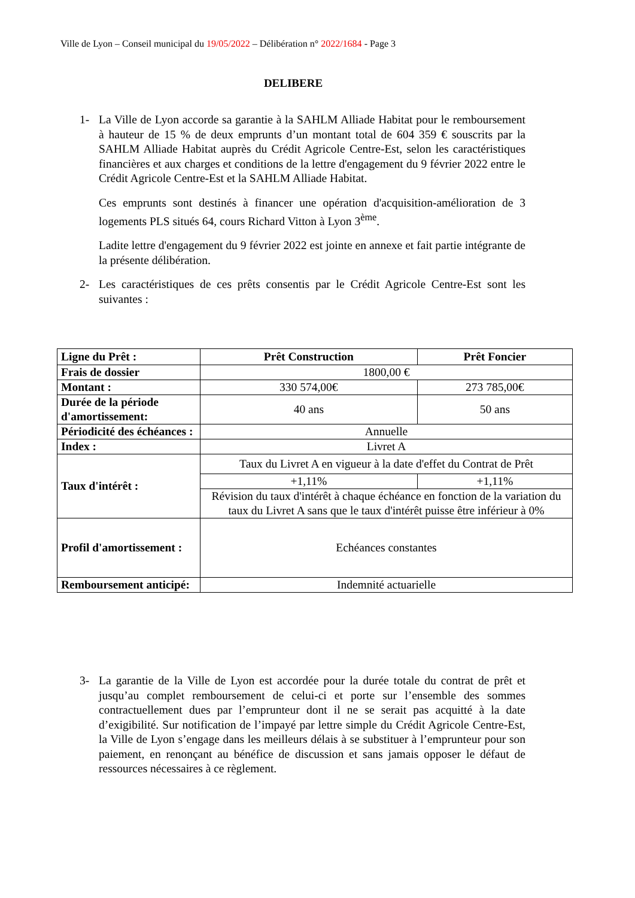Ville de Lyon – Conseil municipal du 19/05/2022 – Délibération n° 2022/1684 - Page 3
DELIBERE
1- La Ville de Lyon accorde sa garantie à la SAHLM Alliade Habitat pour le remboursement à hauteur de 15 % de deux emprunts d’un montant total de 604 359 € souscrits par la SAHLM Alliade Habitat auprès du Crédit Agricole Centre-Est, selon les caractéristiques financières et aux charges et conditions de la lettre d'engagement du 9 février 2022 entre le Crédit Agricole Centre-Est et la SAHLM Alliade Habitat.
Ces emprunts sont destinés à financer une opération d'acquisition-amélioration de 3 logements PLS situés 64, cours Richard Vitton à Lyon 3<sup>ème</sup>.
Ladite lettre d'engagement du 9 février 2022 est jointe en annexe et fait partie intégrante de la présente délibération.
2- Les caractéristiques de ces prêts consentis par le Crédit Agricole Centre-Est sont les suivantes :
| Ligne du Prêt : | Prêt Construction | Prêt Foncier |
| Frais de dossier | 1800,00 € | |
| Montant : | 330 574,00€ | 273 785,00€ |
| Durée de la période d'amortissement: | 40 ans | 50 ans |
| Périodicité des échéances : | Annuelle | |
| Index : | Livret A | |
| Taux d'intérêt : | Taux du Livret A en vigueur à la date d'effet du Contrat de Prêt | |
| | +1,11% | +1,11% |
| | Révision du taux d'intérêt à chaque échéance en fonction de la variation du taux du Livret A sans que le taux d'intérêt puisse être inférieur à 0% | |
| Profil d'amortissement : | Echéances constantes | |
| Remboursement anticipé: | Indemnité actuarielle | |
3- La garantie de la Ville de Lyon est accordée pour la durée totale du contrat de prêt et jusqu’au complet remboursement de celui-ci et porte sur l’ensemble des sommes contractuellement dues par l’emprunteur dont il ne se serait pas acquitté à la date d’exigibilité. Sur notification de l’impayé par lettre simple du Crédit Agricole Centre-Est, la Ville de Lyon s’engage dans les meilleurs délais à se substituer à l’emprunteur pour son paiement, en renonçant au bénéfice de discussion et sans jamais opposer le défaut de ressources nécessaires à ce règlement.